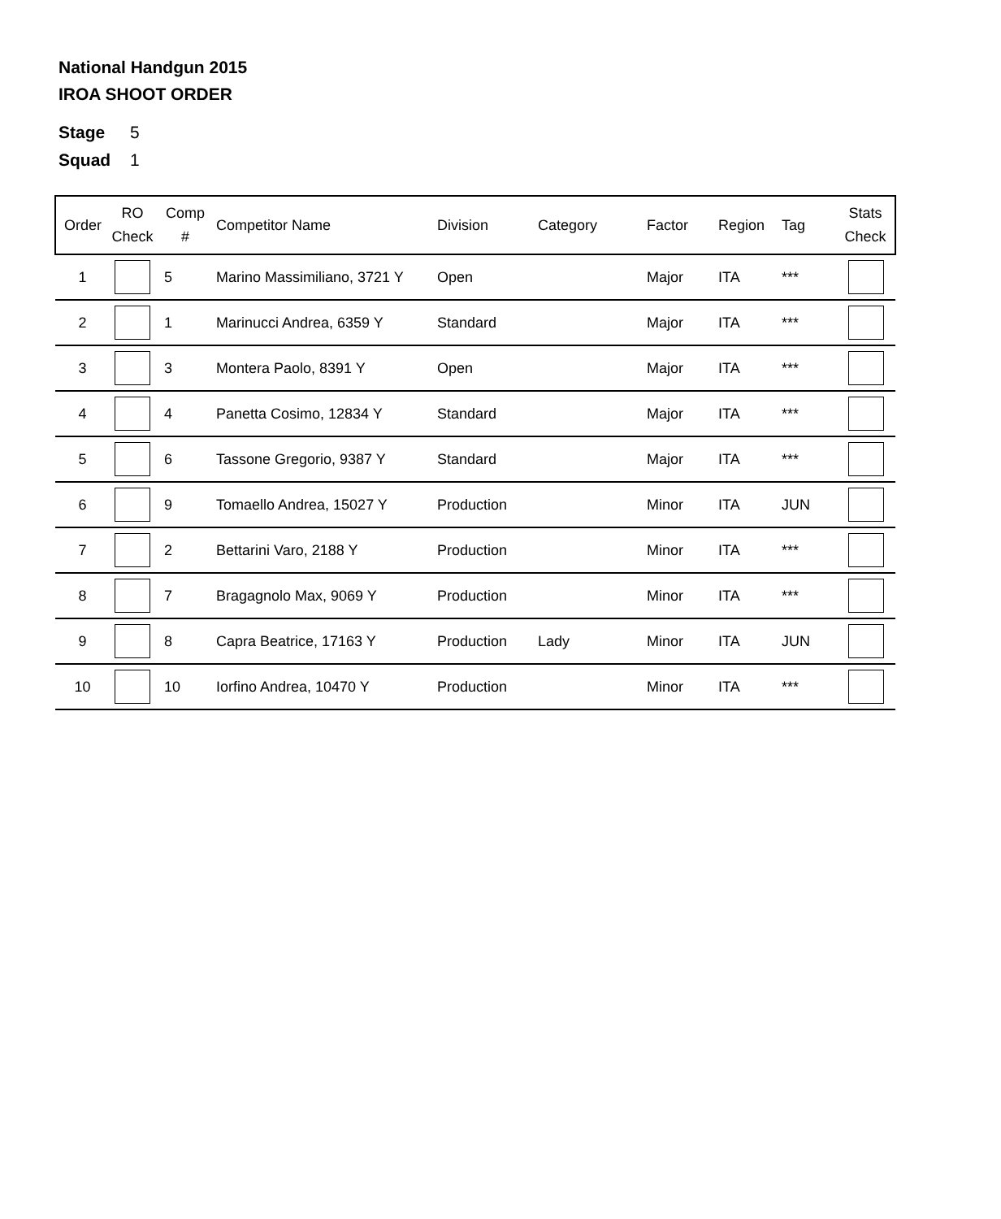National Handgun 2015
IROA SHOOT ORDER
Stage 5
Squad 1
| Order | RO Check | Comp # | Competitor Name | Division | Category | Factor | Region | Tag | Stats Check |
| --- | --- | --- | --- | --- | --- | --- | --- | --- | --- |
| 1 | | 5 | Marino Massimiliano, 3721 Y | Open | | Major | ITA | *** | |
| 2 | | 1 | Marinucci Andrea, 6359 Y | Standard | | Major | ITA | *** | |
| 3 | | 3 | Montera Paolo, 8391 Y | Open | | Major | ITA | *** | |
| 4 | | 4 | Panetta Cosimo, 12834 Y | Standard | | Major | ITA | *** | |
| 5 | | 6 | Tassone Gregorio, 9387 Y | Standard | | Major | ITA | *** | |
| 6 | | 9 | Tomaello Andrea, 15027 Y | Production | | Minor | ITA | JUN | |
| 7 | | 2 | Bettarini Varo, 2188 Y | Production | | Minor | ITA | *** | |
| 8 | | 7 | Bragagnolo Max, 9069 Y | Production | | Minor | ITA | *** | |
| 9 | | 8 | Capra Beatrice, 17163 Y | Production | Lady | Minor | ITA | JUN | |
| 10 | | 10 | Iorfino Andrea, 10470 Y | Production | | Minor | ITA | *** | |